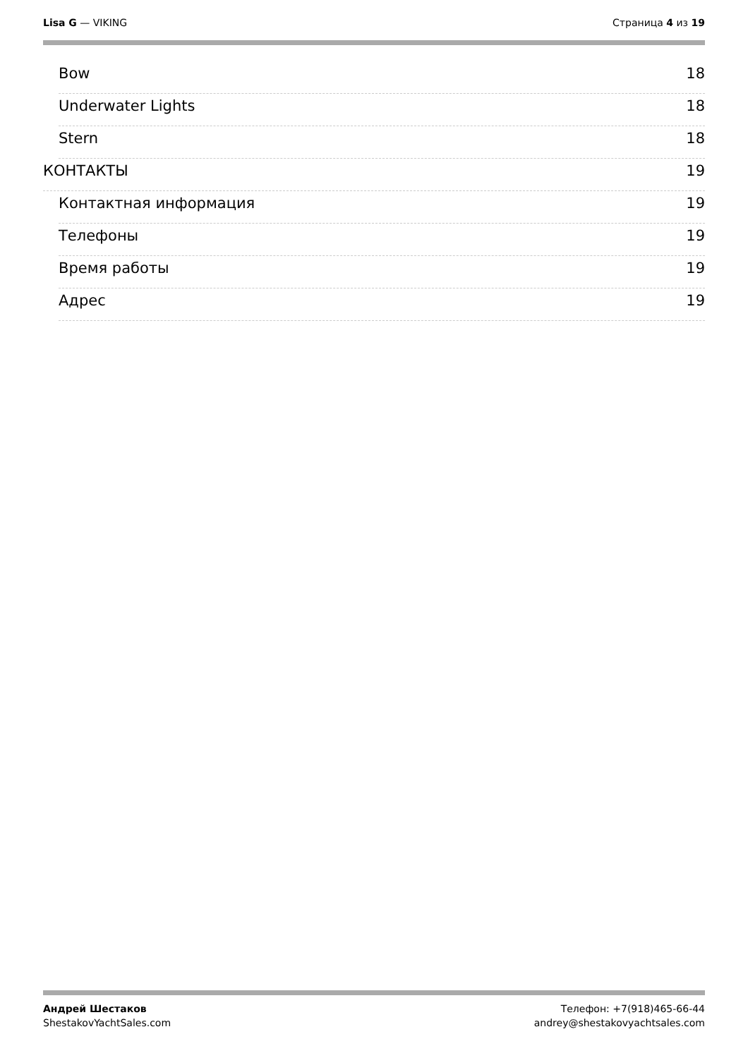Lisa G — VIKING Страница 4 из 19
Bow 18
Underwater Lights 18
Stern 18
КОНТАКТЫ 19
Контактная информация 19
Телефоны 19
Время работы 19
Адрес 19
Андрей Шестаков
ShestakovYachtSales.com
Телефон: +7(918)465-66-44
andrey@shestakovyachtsales.com